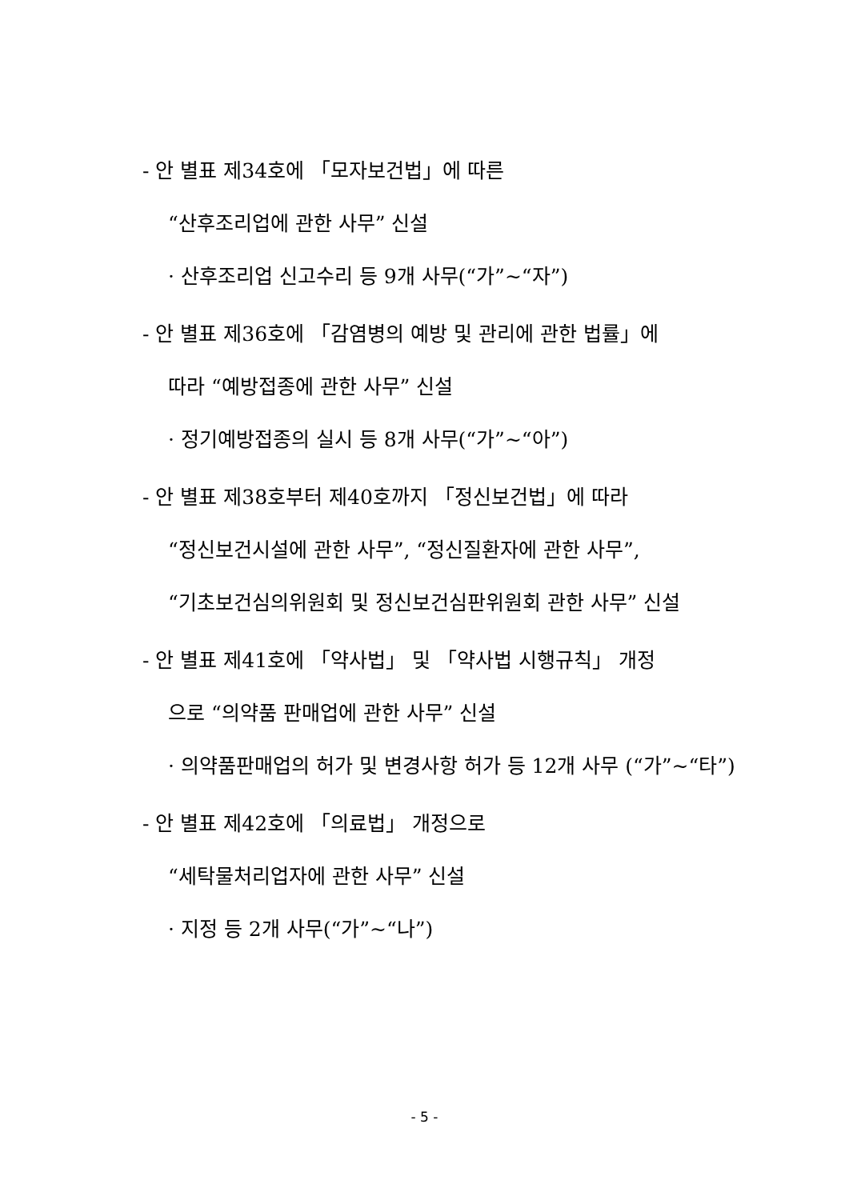- 안 별표 제34호에 「모자보건법」에 따른
“산후조리업에 관한 사무” 신설
· 산후조리업 신고수리 등 9개 사무(“가”~“자”)
- 안 별표 제36호에 「감염병의 예방 및 관리에 관한 법률」에
따라 “예방접종에 관한 사무” 신설
· 정기예방접종의 실시 등 8개 사무(“가”~“아”)
- 안 별표 제38호부터 제40호까지 「정신보건법」에 따라
“정신보건시설에 관한 사무”, “정신질환자에 관한 사무”,
“기초보건심의위원회 및 정신보건심판위원회 관한 사무” 신설
- 안 별표 제41호에 「약사법」 및 「약사법 시행규칙」 개정
으로 “의약품 판매업에 관한 사무” 신설
· 의약품판매업의 허가 및 변경사항 허가 등 12개 사무 (“가”~“타”)
- 안 별표 제42호에 「의료법」 개정으로
“세탁물처리업자에 관한 사무” 신설
· 지정 등 2개 사무(“가”~“나”)
- 5 -